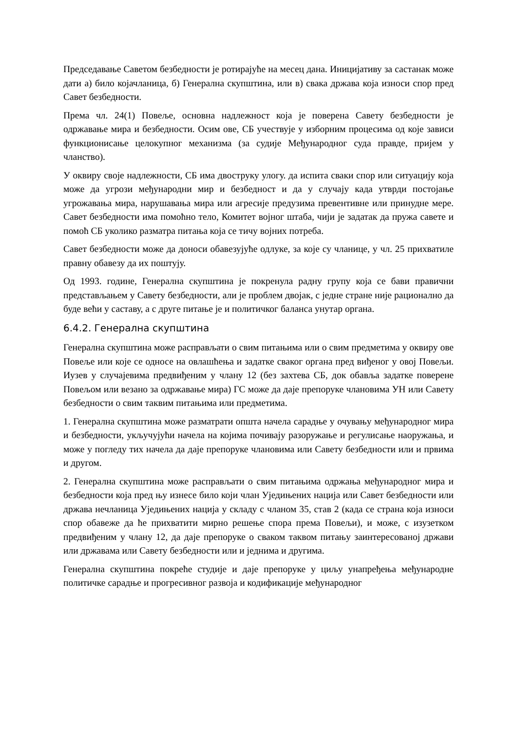Председавање Саветом безбедности је ротирајуће на месец дана. Иницијативу за састанак може дати а) било којачланица, б) Генерална скупштина, или в) свака држава која износи спор пред Савет безбедности.
Према чл. 24(1) Повеље, основна надлежност која је поверена Савету безбедности је одржавање мира и безбедности. Осим ове, СБ учествује у изборним процесима од које зависи функционисање целокупног механизма (за судије Међународног суда правде, пријем у чланство).
У оквиру своје надлежности, СБ има двоструку улогу. да испита сваки спор или ситуацију која може да угрози међународни мир и безбедност и да у случају када утврди постојање угрожавања мира, нарушавања мира или агресије предузима превентивне или принудне мере. Савет безбедности има помоћно тело, Комитет војног штаба, чији је задатак да пружа савете и помоћ СБ уколико разматра питања која се тичу војних потреба.
Савет безбедности може да доноси обавезујуће одлуке, за које су чланице, у чл. 25 прихватиле правну обавезу да их поштују.
Од 1993. године, Генерална скупштина је покренула радну групу која се бави правични представљањем у Савету безбедности, али је проблем двојак, с једне стране није рационално да буде већи у саставу, а с друге питање је и политичког баланса унутар органа.
6.4.2. Генерална скупштина
Генерална скупштина може расправљати о свим питањима или о свим предметима у оквиру ове Повеље или које се односе на овлашћења и задатке сваког органа пред виђеног у овој Повељи. Иузев у случајевима предвиђеним у члану 12 (без захтева СБ, док обавља задатке поверене Повељом или везано за одржавање мира) ГС може да даје препоруке члановима УН или Савету безбедности о свим таквим питањима или предметима.
1. Генерална скупштина може разматрати општа начела сарадње у очувању међународног мира и безбедности, укључујући начела на којима почивају разоружање и регулисање наоружања, и може у погледу тих начела да даје препоруке члановима или Савету безбедности или и првима и другом.
2. Генерална скупштина може расправљати о свим питањима одржања међународног мира и безбедности која пред њу изнесе било који члан Уједињених нација или Савет безбедности или држава нечланица Уједињених нација у складу с чланом 35, став 2 (када се страна која износи спор обавеже да ће прихватити мирно решење спора према Повељи), и може, с изузетком предвиђеним у члану 12, да даје препоруке о сваком таквом питању заинтересованој држави или државама или Савету безбедности или и једнима и другима.
Генерална скупштина покреће студије и даје препоруке у циљу унапређења међународне политичке сарадње и прогресивног развоја и кодификације међународног